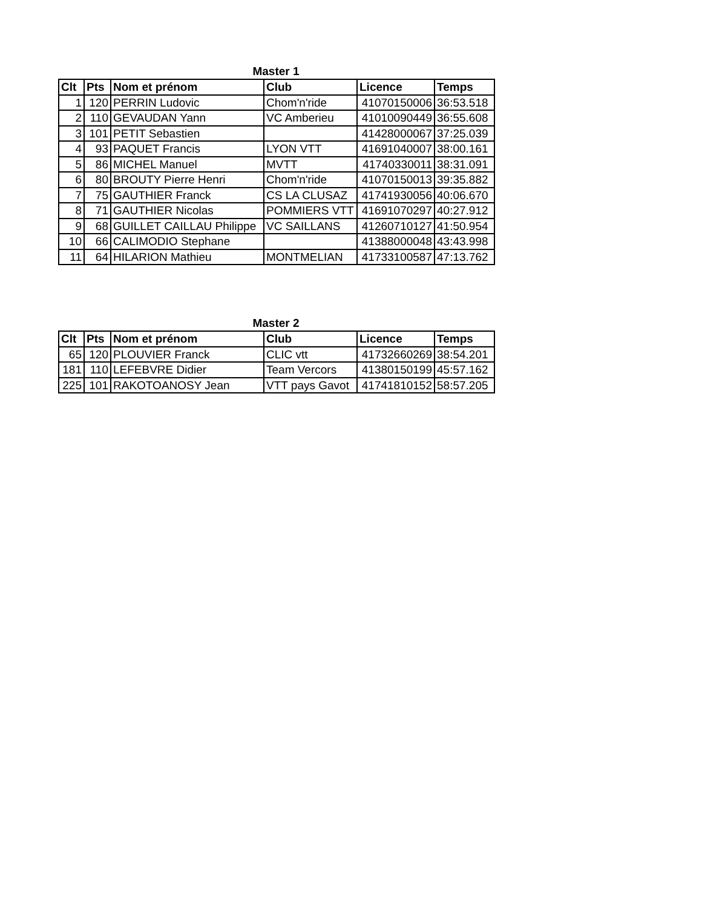Master 1
| Clt | Pts | Nom et prénom | Club | Licence | Temps |
| --- | --- | --- | --- | --- | --- |
| 1 | 120 | PERRIN Ludovic | Chom'n'ride | 41070150006 | 36:53.518 |
| 2 | 110 | GEVAUDAN Yann | VC Amberieu | 41010090449 | 36:55.608 |
| 3 | 101 | PETIT Sebastien | | 41428000067 | 37:25.039 |
| 4 | 93 | PAQUET Francis | LYON VTT | 41691040007 | 38:00.161 |
| 5 | 86 | MICHEL Manuel | MVTT | 41740330011 | 38:31.091 |
| 6 | 80 | BROUTY Pierre Henri | Chom'n'ride | 41070150013 | 39:35.882 |
| 7 | 75 | GAUTHIER Franck | CS LA CLUSAZ | 41741930056 | 40:06.670 |
| 8 | 71 | GAUTHIER Nicolas | POMMIERS VTT | 41691070297 | 40:27.912 |
| 9 | 68 | GUILLET CAILLAU Philippe | VC SAILLANS | 41260710127 | 41:50.954 |
| 10 | 66 | CALIMODIO Stephane | | 41388000048 | 43:43.998 |
| 11 | 64 | HILARION Mathieu | MONTMELIAN | 41733100587 | 47:13.762 |
Master 2
| Clt | Pts | Nom et prénom | Club | Licence | Temps |
| --- | --- | --- | --- | --- | --- |
| 65 | 120 | PLOUVIER Franck | CLIC vtt | 41732660269 | 38:54.201 |
| 181 | 110 | LEFEBVRE Didier | Team Vercors | 41380150199 | 45:57.162 |
| 225 | 101 | RAKOTOANOSY Jean | VTT pays Gavot | 41741810152 | 58:57.205 |